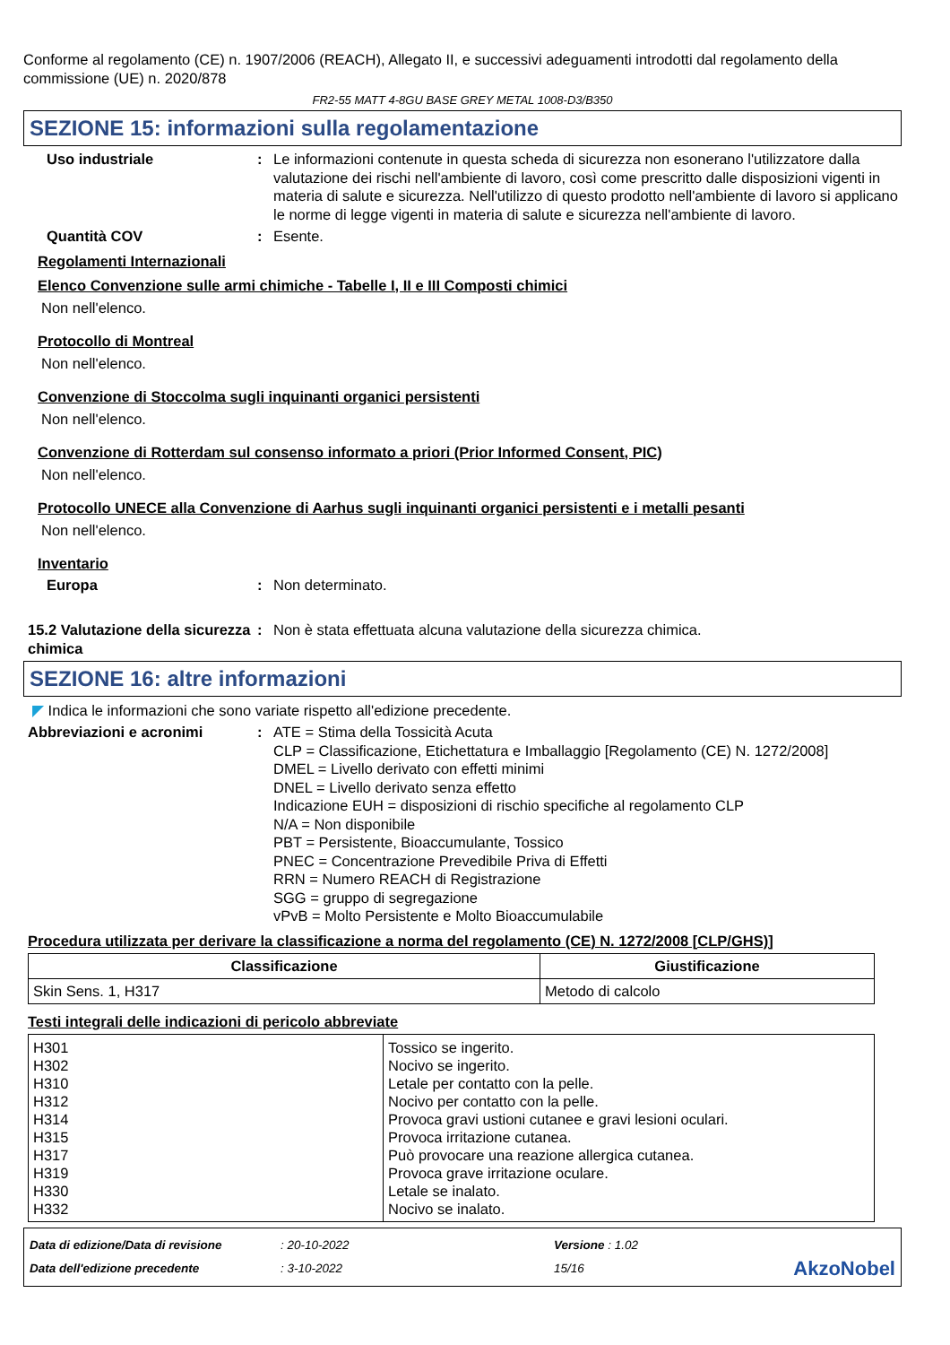Conforme al regolamento (CE) n. 1907/2006 (REACH), Allegato II, e successivi adeguamenti introdotti dal regolamento della commissione (UE) n. 2020/878
FR2-55 MATT 4-8GU BASE GREY METAL 1008-D3/B350
SEZIONE 15: informazioni sulla regolamentazione
Uso industriale : Le informazioni contenute in questa scheda di sicurezza non esonerano l'utilizzatore dalla valutazione dei rischi nell'ambiente di lavoro, così come prescritto dalle disposizioni vigenti in materia di salute e sicurezza. Nell'utilizzo di questo prodotto nell'ambiente di lavoro si applicano le norme di legge vigenti in materia di salute e sicurezza nell'ambiente di lavoro.
Quantità COV : Esente.
Regolamenti Internazionali
Elenco Convenzione sulle armi chimiche - Tabelle I, II e III Composti chimici
Non nell'elenco.
Protocollo di Montreal
Non nell'elenco.
Convenzione di Stoccolma sugli inquinanti organici persistenti
Non nell'elenco.
Convenzione di Rotterdam sul consenso informato a priori (Prior Informed Consent, PIC)
Non nell'elenco.
Protocollo UNECE alla Convenzione di Aarhus sugli inquinanti organici persistenti e i metalli pesanti
Non nell'elenco.
Inventario
Europa : Non determinato.
15.2 Valutazione della sicurezza chimica
: Non è stata effettuata alcuna valutazione della sicurezza chimica.
SEZIONE 16: altre informazioni
◤ Indica le informazioni che sono variate rispetto all'edizione precedente.
Abbreviazioni e acronimi : ATE = Stima della Tossicità Acuta
CLP = Classificazione, Etichettatura e Imballaggio [Regolamento (CE) N. 1272/2008]
DMEL = Livello derivato con effetti minimi
DNEL = Livello derivato senza effetto
Indicazione EUH = disposizioni di rischio specifiche al regolamento CLP
N/A = Non disponibile
PBT = Persistente, Bioaccumulante, Tossico
PNEC = Concentrazione Prevedibile Priva di Effetti
RRN = Numero REACH di Registrazione
SGG = gruppo di segregazione
vPvB = Molto Persistente e Molto Bioaccumulabile
Procedura utilizzata per derivare la classificazione a norma del regolamento (CE) N. 1272/2008 [CLP/GHS)]
| Classificazione | Giustificazione |
| --- | --- |
| Skin Sens. 1, H317 | Metodo di calcolo |
Testi integrali delle indicazioni di pericolo abbreviate
| H301 H302 H310 H312 H314 H315 H317 H319 H330 H332 | Tossico se ingerito. Nocivo se ingerito. Letale per contatto con la pelle. Nocivo per contatto con la pelle. Provoca gravi ustioni cutanee e gravi lesioni oculari. Provoca irritazione cutanea. Può provocare una reazione allergica cutanea. Provoca grave irritazione oculare. Letale se inalato. Nocivo se inalato. |
Data di edizione/Data di revisione
Data dell'edizione precedente
: 20-10-2022
: 3-10-2022
Versione : 1.02
15/16
AkzoNobel